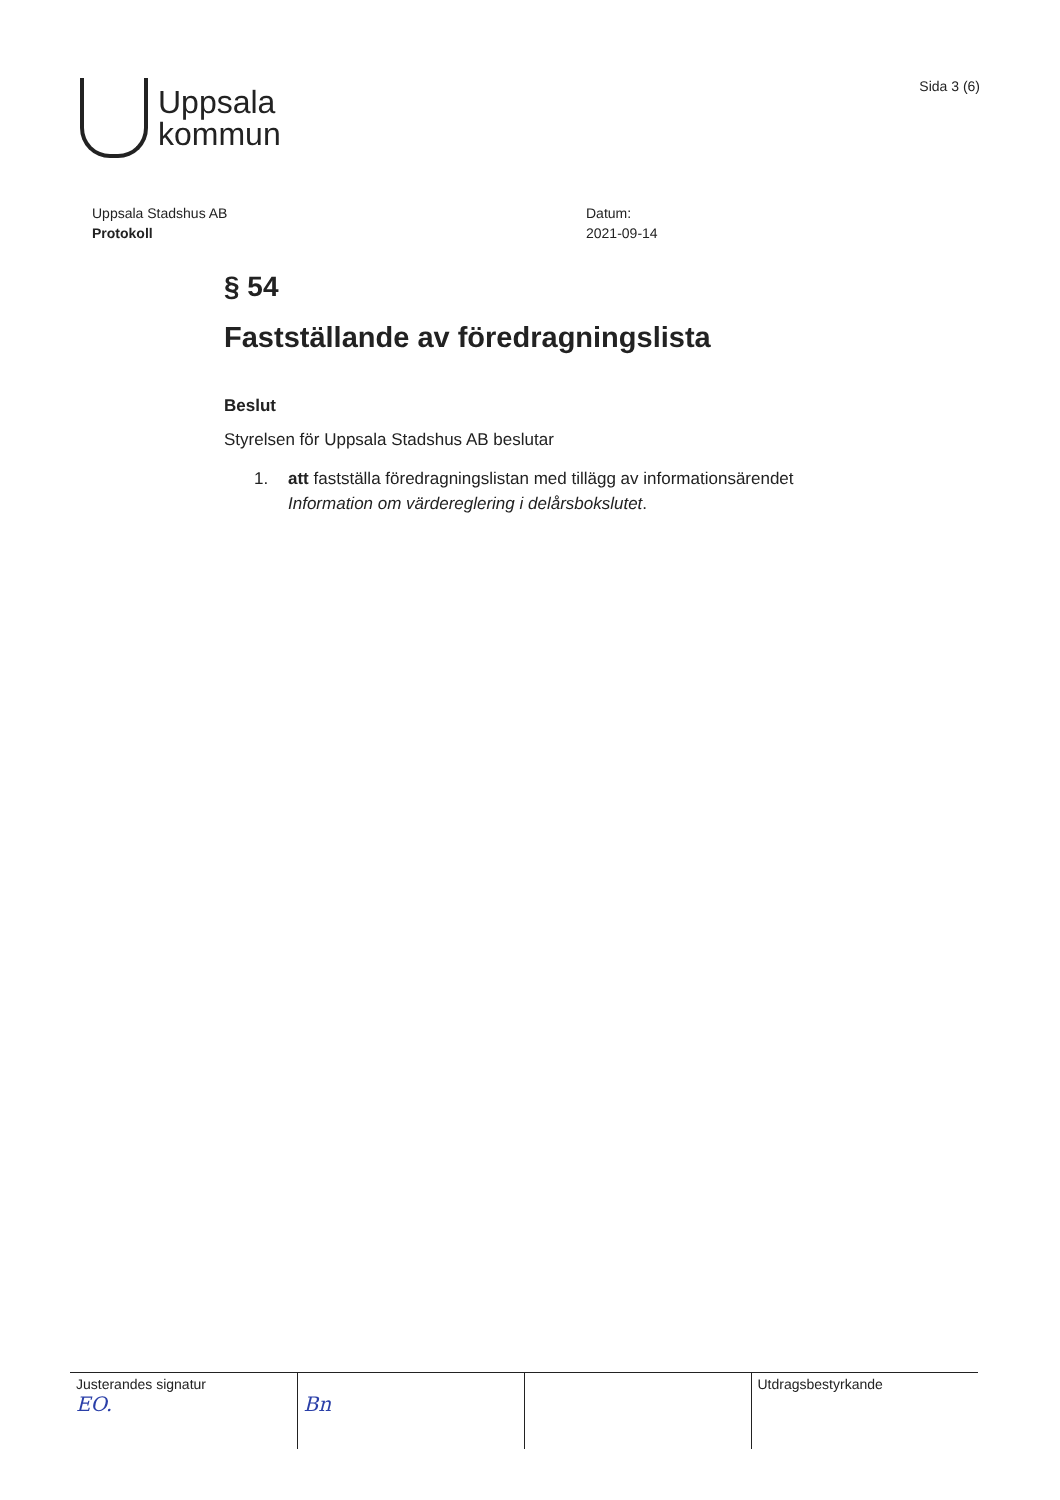Uppsala
kommun
Sida 3 (6)
Uppsala Stadshus AB
Protokoll
Datum:
2021-09-14
§ 54
Fastställande av föredragningslista
Beslut
Styrelsen för Uppsala Stadshus AB beslutar
1. att fastställa föredragningslistan med tillägg av informationsärendet
Information om värdereglering i delårsbokslutet.
| Justerandes signatur EO. | Bn | | Utdragsbestyrkande |